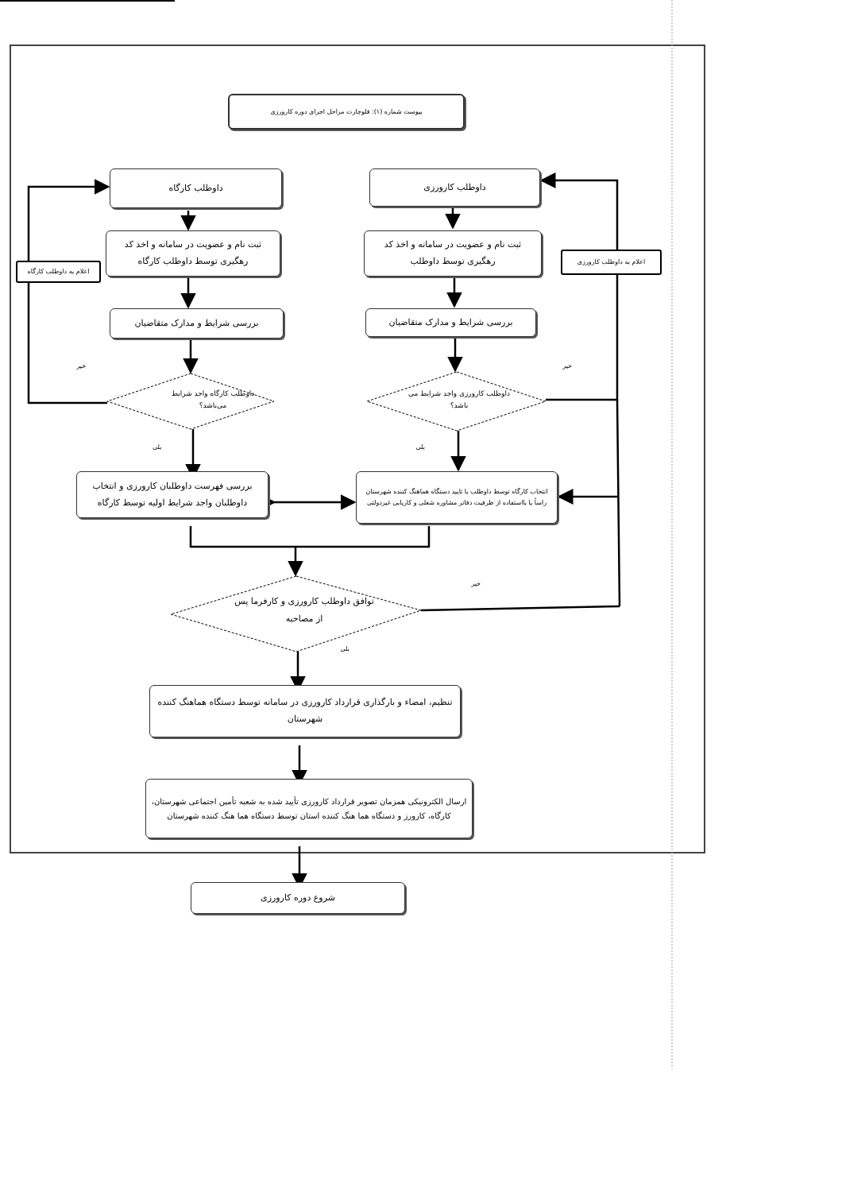پیوست شماره (۱): فلوچارت مراحل اجرای دوره کارورزی
داوطلب کارورزی
داوطلب کارگاه
اعلام به داوطلب کارورزی
ثبت نام و عضویت در سامانه و اخذ کد رهگیری توسط داوطلب
ثبت نام و عضویت در سامانه و اخذ کد رهگیری توسط داوطلب کارگاه
اعلام به داوطلب کارگاه
بررسی شرایط و مدارک متقاضیان
بررسی شرایط و مدارک متقاضیان
خیر خیر
داوطلب کارورزی واجد شرایط می باشد؟
داوطلب کارگاه واجد شرایط می‌باشد؟
بلی بلی
انتخاب کارگاه توسط داوطلب با تایید دستگاه هماهنگ کننده شهرستان راساً یا بااستفاده از ظرفیت دفاتر مشاوره شغلی و کاریابی غیردولتی
بررسی فهرست داوطلبان کارورزی و انتخاب داوطلبان واجد شرایط اولیه توسط کارگاه
خیر
توافق داوطلب کارورزی و کارفرما پس از مصاحبه
بلی
تنظیم، امضاء و بارگذاری قرارداد کارورزی در سامانه توسط دستگاه هماهنگ کننده شهرستان
ارسال الکترونیکی همزمان تصویر قرارداد کارورزی تأیید شده به شعبه تأمین اجتماعی شهرستان، کارگاه، کارورز و دستگاه هما هنگ کننده استان توسط دستگاه هما هنگ کننده شهرستان
شروع دوره کارورزی